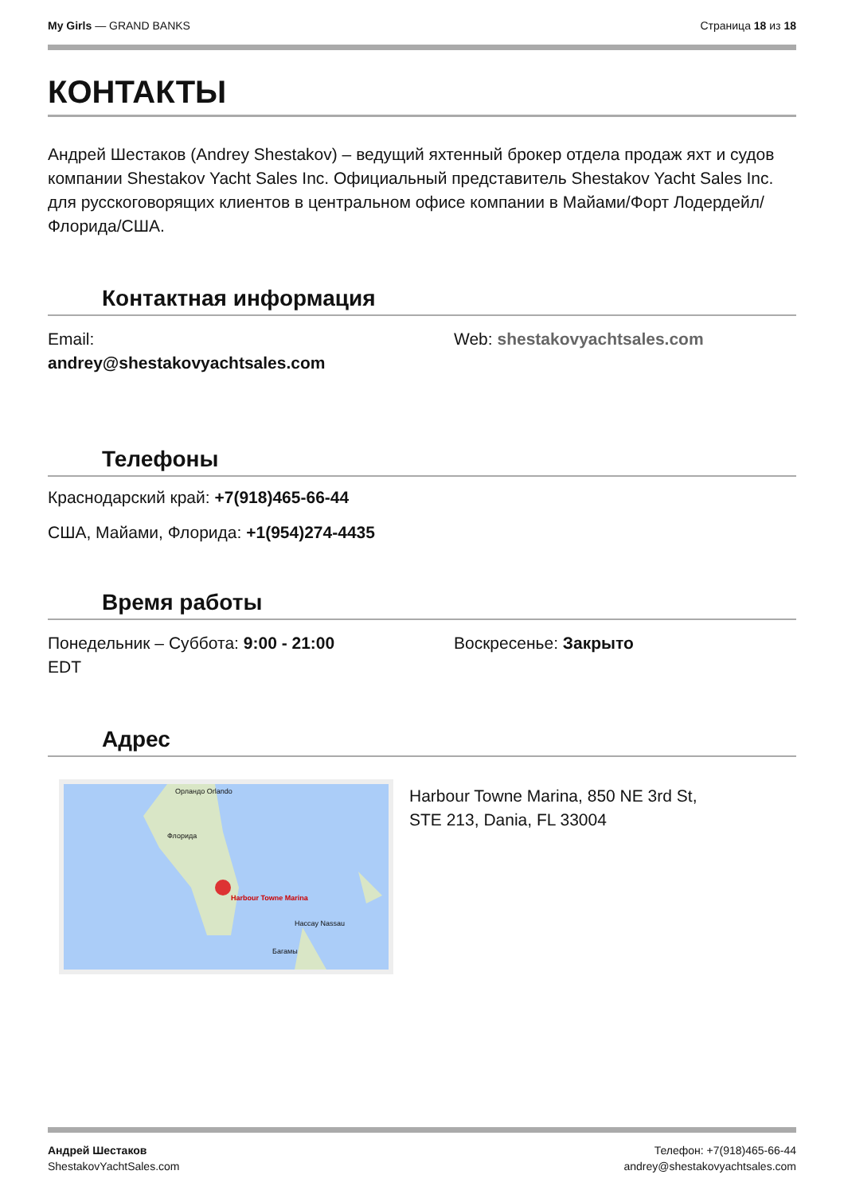My Girls — GRAND BANKS Страница 18 из 18
КОНТАКТЫ
Андрей Шестаков (Andrey Shestakov) – ведущий яхтенный брокер отдела продаж яхт и судов компании Shestakov Yacht Sales Inc. Официальный представитель Shestakov Yacht Sales Inc. для русскоговорящих клиентов в центральном офисе компании в Майами/Форт Лодердейл/Флорида/США.
Контактная информация
Email:
andrey@shestakovyachtsales.com
Web: shestakovyachtsales.com
Телефоны
Краснодарский край: +7(918)465-66-44
США, Майами, Флорида: +1(954)274-4435
Время работы
Понедельник – Суббота: 9:00 - 21:00
EDT
Воскресенье: Закрыто
Адрес
Орландо Orlando
Флорида
Harbour Towne Marina
Нассау Nassau
Багамы
Harbour Towne Marina, 850 NE 3rd St,
STE 213, Dania, FL 33004
Андрей Шестаков
ShestakovYachtSales.com
Телефон: +7(918)465-66-44
andrey@shestakovyachtsales.com